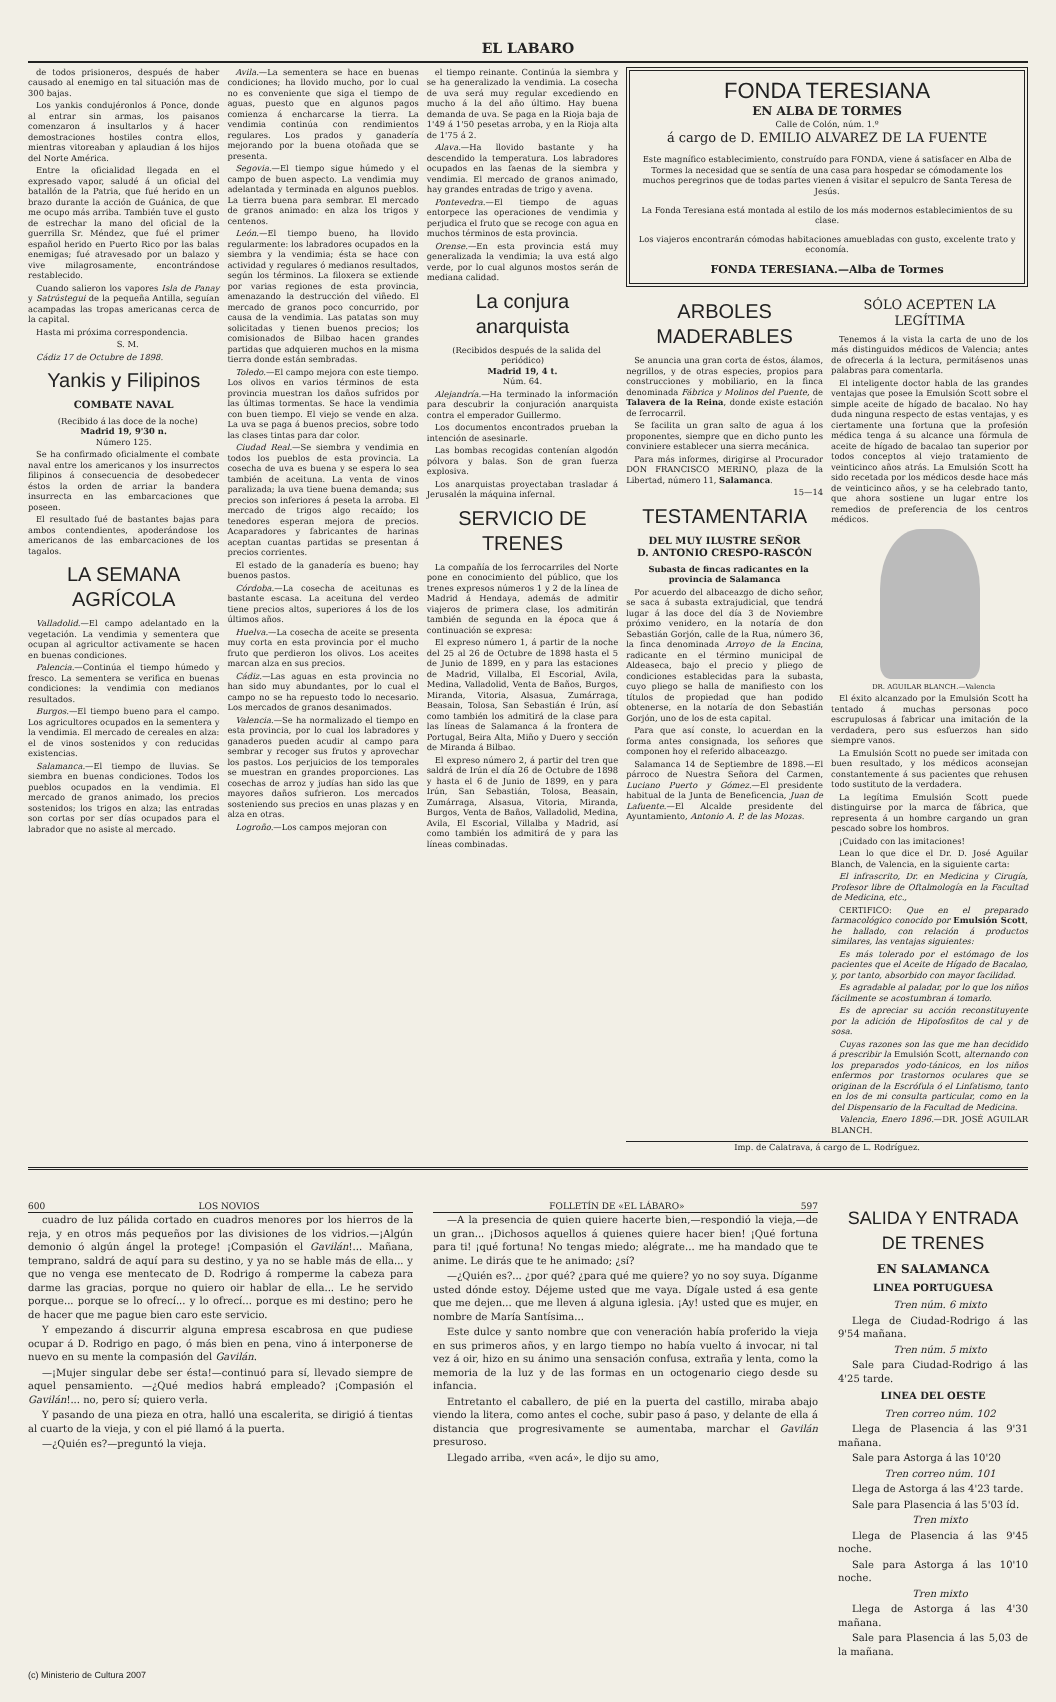EL LABARO
de todos prisioneros, después de haber causado al enemigo en tal situación mas de 300 bajas.
Los yankis condujéronlos á Ponce, donde al entrar sin armas, los paisanos comenzaron á insultarlos y á hacer demostraciones hostiles contra ellos, mientras vitoreaban y aplaudian á los hijos del Norte América.
Entre la oficialidad llegada en el expresado vapor, saludé á un oficial del batallón de la Patria, que fué herido en un brazo durante la acción de Guánica, de que me ocupo más arriba. También tuve el gusto de estrechar la mano del oficial de la guerrilla Sr. Méndez, que fué el primer español herido en Puerto Rico por las balas enemigas; fué atravesado por un balazo y vive milagrosamente, encontrándose restablecido.
Cuando salieron los vapores Isla de Panay y Satrústegui de la pequeña Antilla, seguían acampadas las tropas americanas cerca de la capital.
Hasta mi próxima correspondencia.
S. M.
Cádiz 17 de Octubre de 1898.
Yankis y Filipinos
COMBATE NAVAL
(Recibido á las doce de la noche)
Madrid 19, 9'30 n.
Número 125.
Se ha confirmado oficialmente el combate naval entre los americanos y los insurrectos filipinos á consecuencia de desobedecer éstos la orden de arriar la bandera insurrecta en las embarcaciones que poseen.
El resultado fué de bastantes bajas para ambos contendientes, apoderándose los americanos de las embarcaciones de los tagalos.
LA SEMANA AGRÍCOLA
Valladolid.—El campo adelantado en la vegetación. La vendimia y sementera que ocupan al agricultor activamente se hacen en buenas condiciones.
Palencia.—Continúa el tiempo húmedo y fresco. La sementera se verifica en buenas condiciones: la vendimia con medianos resultados.
Burgos.—El tiempo bueno para el campo. Los agricultores ocupados en la sementera y la vendimia. El mercado de cereales en alza: el de vinos sostenidos y con reducidas existencias.
Salamanca.—El tiempo de lluvias. Se siembra en buenas condiciones. Todos los pueblos ocupados en la vendimia. El mercado de granos animado, los precios sostenidos; los trigos en alza; las entradas son cortas por ser días ocupados para el labrador que no asiste al mercado.
Avila.—La sementera se hace en buenas condiciones; ha llovido mucho, por lo cual no es conveniente que siga el tiempo de aguas, puesto que en algunos pagos comienza á encharcarse la tierra. La vendimia continúa con rendimientos regulares. Los prados y ganadería mejorando por la buena otoñada que se presenta.
Segovia.—El tiempo sigue húmedo y el campo de buen aspecto. La vendimia muy adelantada y terminada en algunos pueblos. La tierra buena para sembrar. El mercado de granos animado: en alza los trigos y centenos.
León.—El tiempo bueno, ha llovido regularmente: los labradores ocupados en la siembra y la vendimia; ésta se hace con actividad y regulares ó medianos resultados, según los términos. La filoxera se extiende por varias regiones de esta provincia, amenazando la destrucción del viñedo. El mercado de granos poco concurrido, por causa de la vendimia. Las patatas son muy solicitadas y tienen buenos precios; los comisionados de Bilbao hacen grandes partidas que adquieren muchos en la misma tierra donde están sembradas.
Toledo.—El campo mejora con este tiempo. Los olivos en varios términos de esta provincia muestran los daños sufridos por las últimas tormentas. Se hace la vendimia con buen tiempo. El viejo se vende en alza. La uva se paga á buenos precios, sobre todo las clases tintas para dar color.
Ciudad Real.—Se siembra y vendimia en todos los pueblos de esta provincia. La cosecha de uva es buena y se espera lo sea también de aceituna. La venta de vinos paralizada; la uva tiene buena demanda; sus precios son inferiores á peseta la arroba. El mercado de trigos algo recaído; los tenedores esperan mejora de precios. Acaparadores y fabricantes de harinas aceptan cuantas partidas se presentan á precios corrientes.
El estado de la ganadería es bueno; hay buenos pastos.
Córdoba.—La cosecha de aceitunas es bastante escasa. La aceituna del verdeo tiene precios altos, superiores á los de los últimos años.
Huelva.—La cosecha de aceite se presenta muy corta en esta provincia por el mucho fruto que perdieron los olivos. Los aceites marcan alza en sus precios.
Cádiz.—Las aguas en esta provincia no han sido muy abundantes, por lo cual el campo no se ha repuesto todo lo necesario. Los mercados de granos desanimados.
Valencia.—Se ha normalizado el tiempo en esta provincia, por lo cual los labradores y ganaderos pueden acudir al campo para sembrar y recoger sus frutos y aprovechar los pastos. Los perjuicios de los temporales se muestran en grandes proporciones. Las cosechas de arroz y judías han sido las que mayores daños sufrieron. Los mercados sosteniendo sus precios en unas plazas y en alza en otras.
Logroño.—Los campos mejoran con
el tiempo reinante. Continúa la siembra y se ha generalizado la vendimia. La cosecha de uva será muy regular excediendo en mucho á la del año último. Hay buena demanda de uva. Se paga en la Rioja baja de 1'49 á 1'50 pesetas arroba, y en la Rioja alta de 1'75 á 2.
Alava.—Ha llovido bastante y ha descendido la temperatura. Los labradores ocupados en las faenas de la siembra y vendimia. El mercado de granos animado, hay grandes entradas de trigo y avena.
Pontevedra.—El tiempo de aguas entorpece las operaciones de vendimia y perjudica el fruto que se recoge con agua en muchos términos de esta provincia.
Orense.—En esta provincia está muy generalizada la vendimia; la uva está algo verde, por lo cual algunos mostos serán de mediana calidad.
La conjura anarquista
(Recibidos después de la salida del periódico)
Madrid 19, 4 t.
Núm. 64.
Alejandría.—Ha terminado la información para descubrir la conjuración anarquista contra el emperador Guillermo.
Los documentos encontrados prueban la intención de asesinarle.
Las bombas recogidas contenían algodón pólvora y balas. Son de gran fuerza explosiva.
Los anarquistas proyectaban trasladar á Jerusalén la máquina infernal.
SERVICIO DE TRENES
La compañía de los ferrocarriles del Norte pone en conocimiento del público, que los trenes expresos números 1 y 2 de la línea de Madrid á Hendaya, además de admitir viajeros de primera clase, los admitirán también de segunda en la época que á continuación se expresa:
El expreso número 1, á partir de la noche del 25 al 26 de Octubre de 1898 hasta el 5 de Junio de 1899, en y para las estaciones de Madrid, Villalba, El Escorial, Avila, Medina, Valladolid, Venta de Baños, Burgos, Miranda, Vitoria, Alsasua, Zumárraga, Beasain, Tolosa, San Sebastián é Irún, así como también los admitirá de la clase para las líneas de Salamanca á la frontera de Portugal, Beira Alta, Miño y Duero y sección de Miranda á Bilbao.
El expreso número 2, á partir del tren que saldrá de Irún el día 26 de Octubre de 1898 y hasta el 6 de Junio de 1899, en y para Irún, San Sebastián, Tolosa, Beasain, Zumárraga, Alsasua, Vitoria, Miranda, Burgos, Venta de Baños, Valladolid, Medina, Avila, El Escorial, Villalba y Madrid, así como también los admitirá de y para las líneas combinadas.
FONDA TERESIANA
EN ALBA DE TORMES
Calle de Colón, núm. 1.º
á cargo de D. EMILIO ALVAREZ DE LA FUENTE
Este magnífico establecimiento, construído para FONDA, viene á satisfacer en Alba de Tormes la necesidad que se sentía de una casa para hospedar se cómodamente los muchos peregrinos que de todas partes vienen á visitar el sepulcro de Santa Teresa de Jesús.
La Fonda Teresiana está montada al estilo de los más modernos establecimientos de su clase.
Los viajeros encontrarán cómodas habitaciones amuebladas con gusto, excelente trato y economía.
FONDA TERESIANA.—Alba de Tormes
ARBOLES MADERABLES
Se anuncia una gran corta de éstos, álamos, negrillos, y de otras especies, propios para construcciones y mobiliario, en la finca denominada Fábrica y Molinos del Puente, de Talavera de la Reina, donde existe estación de ferrocarril.
Se facilita un gran salto de agua á los proponentes, siempre que en dicho punto les conviniere establecer una sierra mecánica.
Para más informes, dirigirse al Procurador DON FRANCISCO MERINO, plaza de la Libertad, número 11, Salamanca.
15—14
TESTAMENTARIA
DEL MUY ILUSTRE SEÑOR
D. ANTONIO CRESPO-RASCÓN
Subasta de fincas radicantes en la provincia de Salamanca
Por acuerdo del albaceazgo de dicho señor, se saca á subasta extrajudicial, que tendrá lugar á las doce del día 3 de Noviembre próximo venidero, en la notaría de don Sebastián Gorjón, calle de la Rua, número 36, la finca denominada Arroyo de la Encina, radicante en el término municipal de Aldeaseca, bajo el precio y pliego de condiciones establecidas para la subasta, cuyo pliego se halla de manifiesto con los títulos de propiedad que han podido obtenerse, en la notaría de don Sebastián Gorjón, uno de los de esta capital.
Para que así conste, lo acuerdan en la forma antes consignada, los señores que componen hoy el referido albaceazgo.
Salamanca 14 de Septiembre de 1898.—El párroco de Nuestra Señora del Carmen, Luciano Puerto y Gómez.—El presidente habitual de la Junta de Beneficencia, Juan de Lafuente.—El Alcalde presidente del Ayuntamiento, Antonio A. P. de las Mozas.
SÓLO ACEPTEN LA LEGÍTIMA
Tenemos á la vista la carta de uno de los más distinguidos médicos de Valencia; antes de ofrecerla á la lectura, permitásenos unas palabras para comentarla.
El inteligente doctor habla de las grandes ventajas que posee la Emulsión Scott sobre el simple aceite de hígado de bacalao. No hay duda ninguna respecto de estas ventajas, y es ciertamente una fortuna que la profesión médica tenga á su alcance una fórmula de aceite de hígado de bacalao tan superior por todos conceptos al viejo tratamiento de veinticinco años atrás. La Emulsión Scott ha sido recetada por los médicos desde hace más de veinticinco años, y se ha celebrado tanto, que ahora sostiene un lugar entre los remedios de preferencia de los centros médicos.
DR. AGUILAR BLANCH.—Valencia
El éxito alcanzado por la Emulsión Scott ha tentado á muchas personas poco escrupulosas á fabricar una imitación de la verdadera, pero sus esfuerzos han sido siempre vanos.
La Emulsión Scott no puede ser imitada con buen resultado, y los médicos aconsejan constantemente á sus pacientes que rehusen todo sustituto de la verdadera.
La legítima Emulsión Scott puede distinguirse por la marca de fábrica, que representa á un hombre cargando un gran pescado sobre los hombros.
¡Cuidado con las imitaciones!
Lean lo que dice el Dr. D. José Aguilar Blanch, de Valencia, en la siguiente carta:
El infrascrito, Dr. en Medicina y Cirugía, Profesor libre de Oftalmología en la Facultad de Medicina, etc.,
CERTIFICO: Que en el preparado farmacológico conocido por Emulsión Scott, he hallado, con relación á productos similares, las ventajas siguientes:
Es más tolerado por el estómago de los pacientes que el Aceite de Hígado de Bacalao, y, por tanto, absorbido con mayor facilidad.
Es agradable al paladar, por lo que los niños fácilmente se acostumbran á tomarlo.
Es de apreciar su acción reconstituyente por la adición de Hipofosfitos de cal y de sosa.
Cuyas razones son las que me han decidido á prescribir la Emulsión Scott, alternando con los preparados yodo-tánicos, en los niños enfermos por trastornos oculares que se originan de la Escrófula ó el Linfatismo, tanto en los de mi consulta particular, como en la del Dispensario de la Facultad de Medicina.
Valencia, Enero 1896.—DR. JOSÉ AGUILAR BLANCH.
Imp. de Calatrava, á cargo de L. Rodríguez.
600 LOS NOVIOS
cuadro de luz pálida cortado en cuadros menores por los hierros de la reja, y en otros más pequeños por las divisiones de los vidrios.—¡Algún demonio ó algún ángel la protege! ¡Compasión el Gavilán!... Mañana, temprano, saldrá de aquí para su destino, y ya no se hable más de ella... y que no venga ese mentecato de D. Rodrigo á romperme la cabeza para darme las gracias, porque no quiero oir hablar de ella... Le he servido porque... porque se lo ofrecí... y lo ofrecí... porque es mi destino; pero he de hacer que me pague bien caro este servicio.
Y empezando á discurrir alguna empresa escabrosa en que pudiese ocupar á D. Rodrigo en pago, ó más bien en pena, vino á interponerse de nuevo en su mente la compasión del Gavilán.
—¡Mujer singular debe ser ésta!—continuó para sí, llevado siempre de aquel pensamiento. —¿Qué medios habrá empleado? ¡Compasión el Gavilán!... no, pero sí; quiero verla.
Y pasando de una pieza en otra, halló una escalerita, se dirigió á tientas al cuarto de la vieja, y con el pié llamó á la puerta.
—¿Quién es?—preguntó la vieja.
FOLLETÍN DE «EL LÁBARO» 597
—A la presencia de quien quiere hacerte bien,—respondió la vieja,—de un gran... ¡Dichosos aquellos á quienes quiere hacer bien! ¡Qué fortuna para ti! ¡qué fortuna! No tengas miedo; alégrate... me ha mandado que te anime. Le dirás que te he animado; ¿sí?
—¿Quién es?... ¿por qué? ¿para qué me quiere? yo no soy suya. Díganme usted dónde estoy. Déjeme usted que me vaya. Dígale usted á esa gente que me dejen... que me lleven á alguna iglesia. ¡Ay! usted que es mujer, en nombre de María Santísima...
Este dulce y santo nombre que con veneración había proferido la vieja en sus primeros años, y en largo tiempo no había vuelto á invocar, ni tal vez á oir, hizo en su ánimo una sensación confusa, extraña y lenta, como la memoria de la luz y de las formas en un octogenario ciego desde su infancia.
Entretanto el caballero, de pié en la puerta del castillo, miraba abajo viendo la litera, como antes el coche, subir paso á paso, y delante de ella á distancia que progresivamente se aumentaba, marchar el Gavilán presuroso.
Llegado arriba, «ven acá», le dijo su amo,
SALIDA Y ENTRADA DE TRENES
EN SALAMANCA
LINEA PORTUGUESA
Tren núm. 6 mixto
Llega de Ciudad-Rodrigo á las 9'54 mañana.
Tren núm. 5 mixto
Sale para Ciudad-Rodrigo á las 4'25 tarde.
LINEA DEL OESTE
Tren correo núm. 102
Llega de Plasencia á las 9'31 mañana.
Sale para Astorga á las 10'20
Tren correo núm. 101
Llega de Astorga á las 4'23 tarde.
Sale para Plasencia á las 5'03 íd.
Tren mixto
Llega de Plasencia á las 9'45 noche.
Sale para Astorga á las 10'10 noche.
Tren mixto
Llega de Astorga á las 4'30 mañana.
Sale para Plasencia á las 5,03 de la mañana.
(c) Ministerio de Cultura 2007